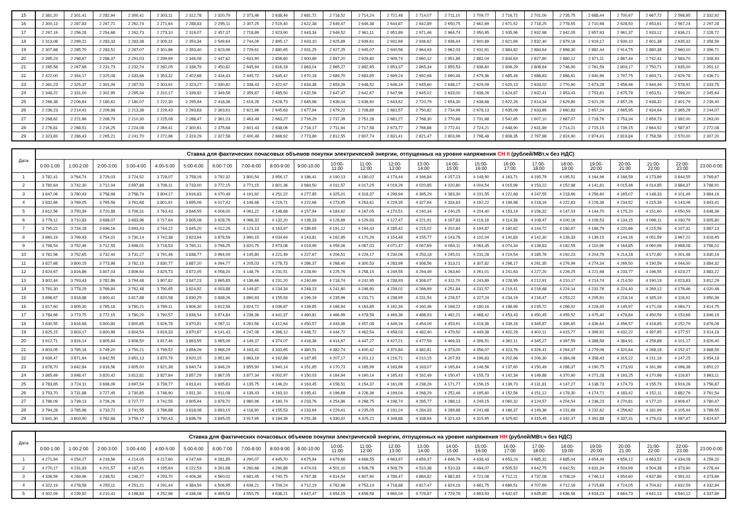| 15 | 2 381,20 | 2 301,41 | 2 282,94 | 2 300,41 | 2 303,11 | 2 312,78 | 2 320,79 | 2 373,46 | 2 638,46 | 2 681,72 | 2 718,52 | 2 714,24 | 2 721,48 | 2 714,07 | 2 711,10 | 2 709,77 | 2 716,72 | 2 701,00 | 2 735,75 | 2 688,44 | 2 700,67 | 2 667,72 | 2 598,95 | 2 332,92 |
| 16 | 2 300,13 | 2 287,83 | 2 267,71 | 2 262,74 | 2 271,64 | 2 288,83 | 2 295,11 | 2 307,25 | 2 519,40 | 2 622,38 | 2 649,47 | 2 646,38 | 2 644,87 | 2 642,89 | 2 650,75 | 2 662,69 | 2 671,52 | 2 718,25 | 2 778,55 | 2 710,98 | 2 628,50 | 2 653,61 | 2 567,24 | 2 297,28 |
| 17 | 2 267,19 | 2 256,28 | 2 254,68 | 2 262,73 | 2 273,10 | 2 319,07 | 2 457,37 | 2 718,89 | 2 923,90 | 2 943,34 | 2 949,52 | 2 961,11 | 2 951,89 | 2 971,46 | 2 964,74 | 2 950,95 | 2 935,96 | 2 932,98 | 2 942,05 | 2 957,93 | 2 961,37 | 2 933,12 | 2 636,21 | 2 328,72 |
| 18 | 2 313,08 | 2 299,21 | 2 283,33 | 2 283,38 | 2 309,31 | 2 353,34 | 2 549,64 | 2 744,09 | 2 895,17 | 2 933,10 | 2 925,89 | 2 939,61 | 2 931,69 | 2 936,62 | 2 936,44 | 2 900,89 | 2 821,69 | 2 832,40 | 2 879,18 | 2 919,17 | 2 939,10 | 2 901,38 | 2 635,32 | 2 358,59 |
| 19 | 2 307,68 | 2 285,70 | 2 283,51 | 2 287,07 | 2 301,86 | 2 353,40 | 2 623,96 | 2 729,61 | 2 880,65 | 2 931,25 | 2 927,25 | 2 945,07 | 2 940,56 | 2 964,93 | 2 962,03 | 2 931,91 | 2 884,82 | 2 884,64 | 2 898,30 | 2 882,44 | 2 914,75 | 2 880,38 | 2 660,10 | 2 396,71 |
| 20 | 2 395,24 | 2 298,67 | 2 288,37 | 2 291,03 | 2 299,99 | 2 346,08 | 2 447,62 | 2 631,90 | 2 856,60 | 2 900,89 | 2 897,20 | 2 929,80 | 2 909,74 | 2 960,12 | 2 951,86 | 2 882,04 | 2 844,64 | 2 827,80 | 2 880,12 | 2 871,11 | 2 867,44 | 2 742,41 | 2 583,70 | 2 308,93 |
| 21 | 2 285,58 | 2 267,69 | 2 231,73 | 2 232,74 | 2 282,05 | 2 338,79 | 2 450,82 | 2 645,94 | 2 816,18 | 2 863,04 | 2 865,27 | 2 882,95 | 2 853,37 | 2 865,34 | 2 855,53 | 2 838,60 | 2 806,29 | 2 808,94 | 2 746,90 | 2 761,59 | 2 803,17 | 2 750,71 | 2 635,00 | 2 351,12 |
| 22 | 2 422,00 | 2 354,17 | 2 325,08 | 2 333,66 | 2 353,32 | 2 402,68 | 2 434,43 | 2 445,72 | 2 645,42 | 2 670,18 | 2 689,70 | 2 683,65 | 2 699,24 | 2 692,68 | 2 690,46 | 2 679,36 | 2 685,49 | 2 688,83 | 2 866,61 | 2 840,96 | 2 797,75 | 2 693,71 | 2 629,78 | 2 436,71 |
| 23 | 2 361,23 | 2 325,37 | 2 301,09 | 2 287,53 | 2 303,91 | 2 323,27 | 2 330,82 | 2 338,43 | 2 422,67 | 2 634,38 | 2 653,26 | 2 648,52 | 2 646,19 | 2 645,60 | 2 648,17 | 2 629,09 | 2 620,13 | 2 633,02 | 2 770,90 | 2 673,28 | 2 656,46 | 2 644,49 | 2 578,91 | 2 333,75 |
| 24 | 2 348,22 | 2 331,00 | 2 302,95 | 2 295,34 | 2 310,17 | 2 339,82 | 2 349,58 | 2 359,87 | 2 485,50 | 2 632,56 | 2 647,47 | 2 642,67 | 2 647,96 | 2 645,02 | 2 633,00 | 2 638,26 | 2 624,87 | 2 632,41 | 2 853,43 | 2 753,81 | 2 675,78 | 2 653,51 | 2 599,20 | 2 345,64 |
| 25 | 2 266,38 | 2 206,64 | 2 180,62 | 2 180,07 | 2 222,30 | 2 295,94 | 2 418,36 | 2 618,28 | 2 628,73 | 2 645,98 | 2 639,04 | 2 636,90 | 2 643,62 | 2 720,79 | 2 654,30 | 2 638,68 | 2 622,26 | 2 614,34 | 2 629,80 | 2 621,26 | 2 657,26 | 2 638,32 | 2 401,79 | 2 239,40 |
| 26 | 2 236,23 | 2 214,41 | 2 209,98 | 2 213,38 | 2 229,43 | 2 293,83 | 2 393,61 | 2 621,96 | 2 645,63 | 2 677,94 | 2 679,22 | 2 708,89 | 2 681,57 | 2 750,82 | 2 734,99 | 2 678,13 | 2 635,09 | 2 633,65 | 2 660,83 | 2 657,24 | 2 665,95 | 2 634,64 | 2 365,29 | 2 244,07 |
| 27 | 2 268,62 | 2 221,66 | 2 208,79 | 2 210,30 | 2 225,08 | 2 288,47 | 2 361,23 | 2 463,49 | 2 663,27 | 2 716,29 | 2 737,39 | 2 751,28 | 2 681,27 | 2 768,30 | 2 770,66 | 2 731,68 | 2 542,85 | 2 607,10 | 2 687,07 | 2 718,76 | 2 753,34 | 2 659,73 | 2 392,00 | 2 263,00 |
| 28 | 2 276,81 | 2 268,51 | 2 216,25 | 2 224,08 | 2 269,41 | 2 300,61 | 2 375,68 | 2 601,43 | 2 638,06 | 2 716,17 | 2 711,94 | 2 717,58 | 2 673,77 | 2 766,86 | 2 772,41 | 2 724,21 | 2 648,90 | 2 631,89 | 2 714,21 | 2 715,15 | 2 739,15 | 2 664,52 | 2 587,97 | 2 272,08 |
| 29 | 2 323,83 | 2 286,43 | 2 265,21 | 2 241,70 | 2 272,96 | 2 319,29 | 2 327,58 | 2 400,48 | 2 666,92 | 2 773,89 | 2 812,55 | 2 807,74 | 2 831,41 | 2 821,47 | 2 803,96 | 2 798,48 | 2 808,35 | 2 797,98 | 2 824,90 | 2 874,41 | 2 819,84 | 2 758,56 | 2 570,00 | 2 307,20 |
| Дата | Ставка для фактических почасовых объемов покупки электрической энергии, отпущенных на уровне напряжения СН II (рублей/МВт.ч без НДС) | | | | | | | | | | | | | | | | | | | | | | | |
| --- | --- | --- | --- | --- | --- | --- | --- | --- | --- | --- | --- | --- | --- | --- | --- | --- | --- | --- | --- | --- | --- | --- | --- | --- |
| | 0:00-1:00 | 1:00-2:00 | 2:00-3:00 | 3:00-4:00 | 4:00-5:00 | 5:00-6:00 | 6:00-7:00 | 7:00-8:00 | 8:00-9:00 | 9:00-10:00 | 10:00- 11:00 | 11:00- 12:00 | 12:00- 13:00 | 13:00- 14:00 | 14:00- 15:00 | 15:00- 16:00 | 16:00- 17:00 | 17:00- 18:00 | 18:00- 19:00 | 19:00- 20:00 | 20:00- 21:00 | 21:00- 22:00 | 22:00- 23:00 | 23:00-0:00 |
| 1 | 3 782,41 | 3 764,74 | 3 729,03 | 3 724,52 | 3 728,07 | 3 758,16 | 3 792,32 | 3 800,54 | 3 956,17 | 4 186,41 | 4 190,13 | 4 180,02 | 4 174,44 | 4 169,84 | 4 157,23 | 4 148,90 | 4 163,71 | 4 195,79 | 4 195,51 | 4 164,96 | 4 166,59 | 4 173,99 | 3 844,55 | 3 769,67 |
| 2 | 3 780,64 | 3 742,30 | 3 712,04 | 3 697,88 | 3 706,11 | 3 733,00 | 3 772,15 | 3 771,15 | 3 801,36 | 3 984,50 | 4 011,57 | 4 017,25 | 4 019,26 | 4 020,85 | 4 020,80 | 4 004,54 | 4 015,99 | 4 153,22 | 4 152,98 | 4 141,81 | 4 015,46 | 4 014,85 | 3 884,37 | 3 788,91 |
| 3 | 3 847,06 | 3 780,43 | 3 758,98 | 3 758,74 | 3 804,17 | 3 916,83 | 4 070,49 | 4 191,92 | 4 251,22 | 4 277,85 | 4 325,01 | 4 318,37 | 4 299,94 | 4 395,29 | 4 393,30 | 4 231,55 | 4 222,68 | 4 247,55 | 4 218,66 | 4 256,60 | 4 165,07 | 4 148,33 | 4 101,49 | 3 884,16 |
| 4 | 3 832,66 | 3 789,05 | 3 765,58 | 3 761,68 | 3 801,91 | 3 895,06 | 4 017,42 | 4 146,68 | 4 219,71 | 4 222,66 | 4 273,45 | 4 263,61 | 4 229,35 | 4 327,94 | 4 334,63 | 4 192,22 | 4 199,98 | 4 218,16 | 4 222,63 | 4 226,36 | 4 234,52 | 4 215,39 | 4 143,06 | 3 843,41 |
| 5 | 3 812,56 | 3 750,39 | 3 720,88 | 3 709,31 | 3 763,43 | 3 846,55 | 4 006,00 | 4 061,22 | 4 148,68 | 4 157,94 | 4 164,62 | 4 167,05 | 4 170,51 | 4 240,34 | 4 240,25 | 4 204,40 | 4 153,14 | 4 156,32 | 4 147,03 | 4 144,70 | 4 175,20 | 4 151,60 | 4 050,59 | 3 848,36 |
| 6 | 3 779,12 | 3 710,83 | 3 688,07 | 3 683,96 | 3 717,64 | 3 805,08 | 3 928,76 | 4 066,32 | 4 132,20 | 4 139,33 | 4 126,69 | 4 129,93 | 4 127,47 | 4 221,91 | 4 167,83 | 4 119,18 | 4 114,38 | 4 108,47 | 4 100,16 | 4 109,53 | 4 134,15 | 4 096,11 | 4 030,79 | 3 805,80 |
| 7 | 3 795,22 | 3 734,18 | 3 696,16 | 3 693,43 | 3 744,22 | 3 845,20 | 4 012,26 | 4 123,13 | 4 163,97 | 4 189,65 | 4 191,12 | 4 194,43 | 4 185,42 | 4 215,02 | 4 202,84 | 4 194,87 | 4 160,62 | 4 144,72 | 4 160,67 | 4 166,79 | 4 220,66 | 4 215,56 | 4 107,31 | 3 887,13 |
| 8 | 3 860,19 | 3 799,93 | 3 754,01 | 3 730,14 | 3 742,38 | 3 823,94 | 3 878,59 | 3 990,15 | 4 034,64 | 4 143,81 | 4 162,95 | 4 170,26 | 4 154,48 | 4 155,77 | 4 143,76 | 4 102,04 | 4 140,83 | 4 142,30 | 4 139,33 | 4 139,15 | 4 144,16 | 4 051,59 | 3 967,22 | 3 818,45 |
| 9 | 3 798,54 | 3 752,46 | 3 712,55 | 3 698,01 | 3 718,53 | 3 760,11 | 3 798,25 | 3 820,75 | 3 973,08 | 4 019,99 | 4 059,06 | 4 067,03 | 4 071,47 | 4 067,69 | 4 064,11 | 4 064,45 | 4 074,34 | 4 139,83 | 4 182,55 | 4 110,96 | 4 164,85 | 4 060,96 | 3 968,08 | 3 786,01 |
| 10 | 3 781,56 | 3 752,65 | 3 732,44 | 3 731,27 | 3 791,46 | 3 838,77 | 3 994,09 | 4 145,80 | 4 221,49 | 4 227,67 | 4 206,51 | 4 229,17 | 4 230,06 | 4 253,18 | 4 245,01 | 4 231,28 | 4 219,54 | 4 185,76 | 4 192,23 | 4 204,79 | 4 214,18 | 4 172,80 | 4 001,48 | 3 830,19 |
| 11 | 3 827,68 | 3 800,15 | 3 773,98 | 3 782,15 | 3 830,77 | 3 887,20 | 4 094,77 | 4 205,03 | 4 278,73 | 4 286,37 | 4 268,40 | 4 300,53 | 4 283,99 | 4 308,56 | 4 313,21 | 4 307,82 | 4 298,17 | 4 291,35 | 4 276,99 | 4 274,34 | 4 269,50 | 4 190,59 | 4 044,00 | 3 884,32 |
| 12 | 3 824,67 | 3 816,86 | 3 807,03 | 3 806,64 | 3 825,73 | 3 872,05 | 4 058,20 | 4 148,79 | 4 231,51 | 4 228,90 | 4 225,76 | 4 258,15 | 4 249,55 | 4 294,49 | 4 263,60 | 4 261,01 | 4 241,63 | 4 227,20 | 4 226,25 | 4 221,98 | 4 233,77 | 4 196,55 | 4 023,27 | 3 883,22 |
| 13 | 3 802,44 | 3 793,43 | 3 782,86 | 3 794,48 | 3 807,82 | 3 847,23 | 3 965,85 | 4 136,66 | 4 231,20 | 4 240,69 | 4 218,74 | 4 242,95 | 4 238,93 | 4 308,07 | 4 311,70 | 4 243,89 | 4 228,95 | 4 212,91 | 4 210,17 | 4 214,74 | 4 214,50 | 4 190,19 | 4 023,83 | 3 812,29 |
| 14 | 3 791,30 | 3 778,29 | 3 769,84 | 3 762,48 | 3 790,65 | 3 824,92 | 4 003,88 | 4 149,87 | 4 234,34 | 4 248,23 | 4 241,60 | 4 246,90 | 4 239,02 | 4 266,99 | 4 251,84 | 4 231,57 | 4 219,41 | 4 216,68 | 4 224,14 | 4 231,76 | 4 224,40 | 4 269,12 | 4 176,46 | 4 020,46 |
| 15 | 3 898,67 | 3 818,88 | 3 800,41 | 3 817,88 | 3 820,58 | 3 830,25 | 3 838,26 | 3 890,93 | 4 155,93 | 4 199,19 | 4 235,99 | 4 231,71 | 4 238,95 | 4 231,54 | 4 228,57 | 4 227,24 | 4 234,19 | 4 218,47 | 4 253,22 | 4 205,91 | 4 218,14 | 4 185,19 | 4 116,42 | 3 850,39 |
| 16 | 3 817,60 | 3 805,30 | 3 785,18 | 3 780,21 | 3 789,11 | 3 806,30 | 3 812,58 | 3 824,72 | 4 036,87 | 4 139,85 | 4 166,94 | 4 163,85 | 4 162,34 | 4 160,36 | 4 168,22 | 4 180,16 | 4 188,99 | 4 235,72 | 4 296,02 | 4 228,45 | 4 145,97 | 4 171,08 | 4 084,71 | 3 814,75 |
| 17 | 3 784,66 | 3 773,75 | 3 772,15 | 3 780,20 | 3 790,57 | 3 836,54 | 3 974,84 | 4 236,36 | 4 441,37 | 4 460,81 | 4 466,99 | 4 478,58 | 4 469,36 | 4 488,93 | 4 482,21 | 4 468,42 | 4 453,43 | 4 450,45 | 4 459,52 | 4 475,40 | 4 478,84 | 4 450,59 | 4 153,68 | 3 846,19 |
| 18 | 3 830,55 | 3 816,68 | 3 800,80 | 3 800,85 | 3 826,78 | 3 870,81 | 4 067,11 | 4 261,56 | 4 412,64 | 4 450,57 | 4 443,36 | 4 457,08 | 4 449,16 | 4 454,09 | 4 453,91 | 4 418,36 | 4 339,16 | 4 349,87 | 4 396,65 | 4 436,64 | 4 456,57 | 4 418,85 | 4 152,79 | 3 876,06 |
| 19 | 3 825,15 | 3 803,17 | 3 800,98 | 3 804,54 | 3 819,33 | 3 870,87 | 4 141,43 | 4 247,08 | 4 398,12 | 4 448,72 | 4 444,72 | 4 462,54 | 4 458,03 | 4 482,40 | 4 479,50 | 4 449,38 | 4 402,29 | 4 402,11 | 4 415,77 | 4 399,91 | 4 432,22 | 4 397,85 | 4 177,57 | 3 914,18 |
| 20 | 3 912,71 | 3 816,14 | 3 805,84 | 3 808,50 | 3 817,46 | 3 863,55 | 3 965,09 | 4 149,37 | 4 374,07 | 4 418,36 | 4 414,67 | 4 447,27 | 4 427,21 | 4 477,59 | 4 469,33 | 4 399,51 | 4 362,11 | 4 345,27 | 4 397,59 | 4 388,58 | 4 384,91 | 4 259,88 | 4 101,17 | 3 826,40 |
| 21 | 3 803,05 | 3 785,16 | 3 749,20 | 3 750,21 | 3 799,52 | 3 856,26 | 3 968,29 | 4 163,41 | 4 333,65 | 4 380,51 | 4 382,74 | 4 400,42 | 4 370,84 | 4 382,81 | 4 373,00 | 4 356,07 | 4 323,76 | 4 326,41 | 4 264,37 | 4 279,06 | 4 320,64 | 4 268,18 | 4 152,47 | 3 868,59 |
| 22 | 3 939,47 | 3 871,64 | 3 842,55 | 3 851,13 | 3 870,79 | 3 920,15 | 3 951,90 | 3 963,19 | 4 162,89 | 4 187,65 | 4 207,17 | 4 201,12 | 4 216,71 | 4 210,15 | 4 207,93 | 4 196,83 | 4 202,96 | 4 206,30 | 4 384,08 | 4 358,43 | 4 315,22 | 4 211,18 | 4 147,25 | 3 954,18 |
| 23 | 3 878,70 | 3 842,84 | 3 818,56 | 3 805,00 | 3 821,38 | 3 840,74 | 3 848,29 | 3 855,90 | 3 940,14 | 4 151,85 | 4 170,73 | 4 165,99 | 4 163,66 | 4 163,07 | 4 165,64 | 4 146,56 | 4 137,60 | 4 150,49 | 4 288,37 | 4 190,75 | 4 173,93 | 4 161,96 | 4 096,38 | 3 851,22 |
| 24 | 3 865,69 | 3 848,47 | 3 820,42 | 3 812,81 | 3 827,64 | 3 857,29 | 3 867,05 | 3 877,34 | 4 002,97 | 4 150,03 | 4 164,94 | 4 160,14 | 4 165,43 | 4 162,49 | 4 150,47 | 4 155,73 | 4 142,34 | 4 149,88 | 4 370,90 | 4 271,28 | 4 193,25 | 4 170,98 | 4 116,67 | 3 863,11 |
| 25 | 3 783,85 | 3 724,11 | 3 698,09 | 3 697,54 | 3 739,77 | 3 813,41 | 3 935,83 | 4 135,75 | 4 146,20 | 4 163,45 | 4 156,51 | 4 154,37 | 4 161,09 | 4 238,26 | 4 171,77 | 4 156,15 | 4 139,73 | 4 131,81 | 4 147,27 | 4 138,73 | 4 174,73 | 4 155,79 | 3 919,26 | 3 756,87 |
| 26 | 3 753,70 | 3 731,88 | 3 727,45 | 3 730,85 | 3 746,90 | 3 811,30 | 3 911,08 | 4 139,43 | 4 163,10 | 4 195,41 | 4 196,69 | 4 226,36 | 4 199,04 | 4 268,29 | 4 252,46 | 4 195,60 | 4 152,56 | 4 151,12 | 4 178,30 | 4 174,71 | 4 183,42 | 4 152,11 | 3 882,76 | 3 761,54 |
| 27 | 3 786,09 | 3 739,13 | 3 726,26 | 3 727,77 | 3 742,55 | 3 805,94 | 3 878,70 | 3 980,96 | 4 180,74 | 4 233,76 | 4 254,86 | 4 268,75 | 4 198,74 | 4 285,77 | 4 288,13 | 4 249,15 | 4 060,32 | 4 124,57 | 4 204,54 | 4 236,23 | 4 270,81 | 4 177,20 | 3 909,47 | 3 780,47 |
| 28 | 3 794,28 | 3 785,98 | 3 733,72 | 3 741,55 | 3 786,88 | 3 818,08 | 3 893,15 | 4 118,90 | 4 155,53 | 4 233,64 | 4 229,41 | 4 235,05 | 4 191,24 | 4 284,33 | 4 289,88 | 4 241,68 | 4 166,37 | 4 149,36 | 4 231,68 | 4 232,62 | 4 256,62 | 4 181,99 | 4 105,44 | 3 789,55 |
| 29 | 3 841,30 | 3 803,90 | 3 782,68 | 3 759,17 | 3 790,43 | 3 836,76 | 3 845,05 | 3 917,95 | 4 184,39 | 4 291,36 | 4 330,02 | 4 325,21 | 4 348,88 | 4 338,94 | 4 321,43 | 4 315,95 | 4 325,82 | 4 315,45 | 4 342,37 | 4 391,88 | 4 337,31 | 4 276,03 | 4 087,47 | 3 824,67 |
| Дата | Ставка для фактических почасовых объемов покупки электрической энергии, отпущенных на уровне напряжения НН (рублей/МВт.ч без НДС) | | | | | | | | | | | | | | | | | | | | | | | |
| --- | --- | --- | --- | --- | --- | --- | --- | --- | --- | --- | --- | --- | --- | --- | --- | --- | --- | --- | --- | --- | --- | --- | --- | --- |
| | 0:00-1:00 | 1:00-2:00 | 2:00-3:00 | 3:00-4:00 | 4:00-5:00 | 5:00-6:00 | 6:00-7:00 | 7:00-8:00 | 8:00-9:00 | 9:00-10:00 | 10:00- 11:00 | 11:00- 12:00 | 12:00- 13:00 | 13:00- 14:00 | 14:00- 15:00 | 15:00- 16:00 | 16:00- 17:00 | 17:00- 18:00 | 18:00- 19:00 | 19:00- 20:00 | 20:00- 21:00 | 21:00- 22:00 | 22:00- 23:00 | 23:00-0:00 |
| 1 | 4 271,94 | 4 254,27 | 4 218,56 | 4 214,05 | 4 217,60 | 4 247,69 | 4 281,85 | 4 290,07 | 4 445,70 | 4 675,94 | 4 679,66 | 4 669,55 | 4 663,97 | 4 659,37 | 4 646,76 | 4 638,43 | 4 653,24 | 4 685,32 | 4 685,04 | 4 654,49 | 4 656,12 | 4 663,52 | 4 334,08 | 4 259,20 |
| 2 | 4 270,17 | 4 231,83 | 4 201,57 | 4 187,41 | 4 195,64 | 4 222,53 | 4 261,68 | 4 260,68 | 4 290,89 | 4 474,03 | 4 501,10 | 4 506,78 | 4 508,79 | 4 510,38 | 4 510,33 | 4 494,07 | 4 505,52 | 4 642,75 | 4 642,51 | 4 631,34 | 4 504,99 | 4 504,38 | 4 373,90 | 4 278,44 |
| 3 | 4 336,59 | 4 269,96 | 4 248,51 | 4 248,27 | 4 293,70 | 4 406,36 | 4 560,02 | 4 681,45 | 4 740,75 | 4 767,38 | 4 814,54 | 4 807,90 | 4 789,47 | 4 884,82 | 4 882,83 | 4 721,08 | 4 712,21 | 4 737,08 | 4 708,19 | 4 746,13 | 4 654,60 | 4 637,86 | 4 591,02 | 4 373,69 |
| 4 | 4 322,19 | 4 278,58 | 4 255,11 | 4 251,21 | 4 291,44 | 4 384,59 | 4 506,95 | 4 636,21 | 4 709,24 | 4 712,19 | 4 762,98 | 4 753,14 | 4 718,88 | 4 817,47 | 4 824,16 | 4 681,75 | 4 689,51 | 4 707,69 | 4 712,16 | 4 715,89 | 4 724,05 | 4 704,92 | 4 632,59 | 4 332,94 |
| 5 | 4 302,09 | 4 239,92 | 4 210,41 | 4 198,84 | 4 252,96 | 4 336,08 | 4 495,53 | 4 550,75 | 4 638,21 | 4 647,47 | 4 654,15 | 4 656,58 | 4 660,04 | 4 729,87 | 4 729,78 | 4 693,93 | 4 642,67 | 4 645,85 | 4 636,56 | 4 634,23 | 4 664,73 | 4 641,13 | 4 540,12 | 4 337,89 |